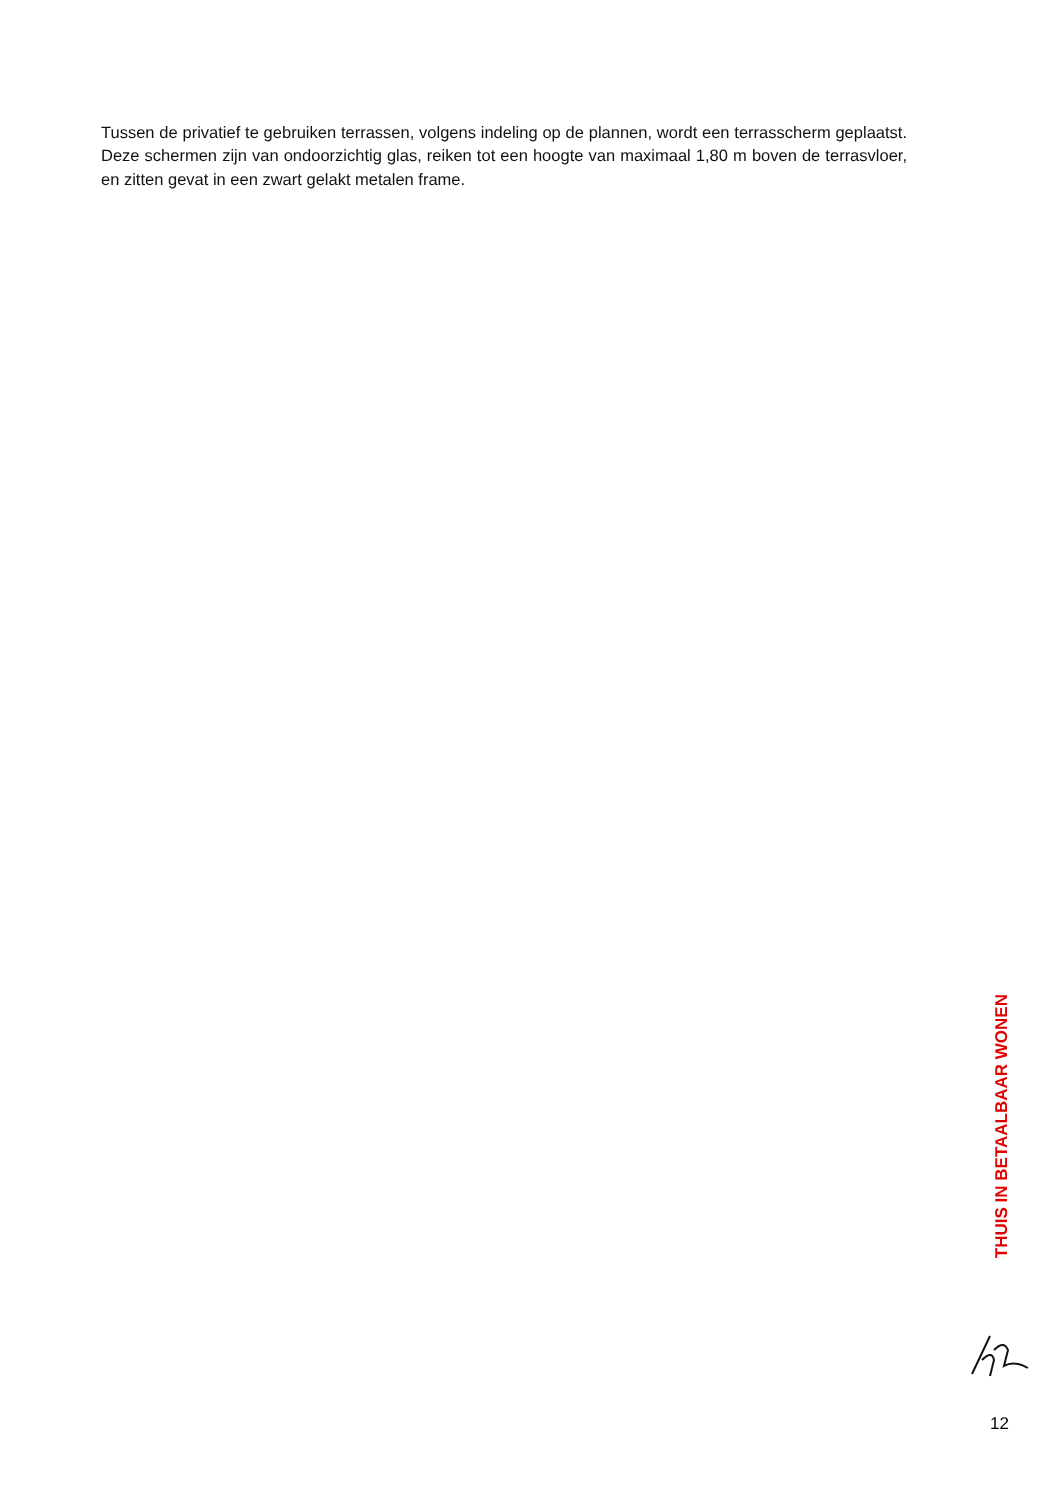Tussen de privatief te gebruiken terrassen, volgens indeling op de plannen, wordt een terrasscherm geplaatst. Deze schermen zijn van ondoorzichtig glas, reiken tot een hoogte van maximaal 1,80 m boven de terrasvloer, en zitten gevat in een zwart gelakt metalen frame.
THUIS IN BETAALBAAR WONEN
12